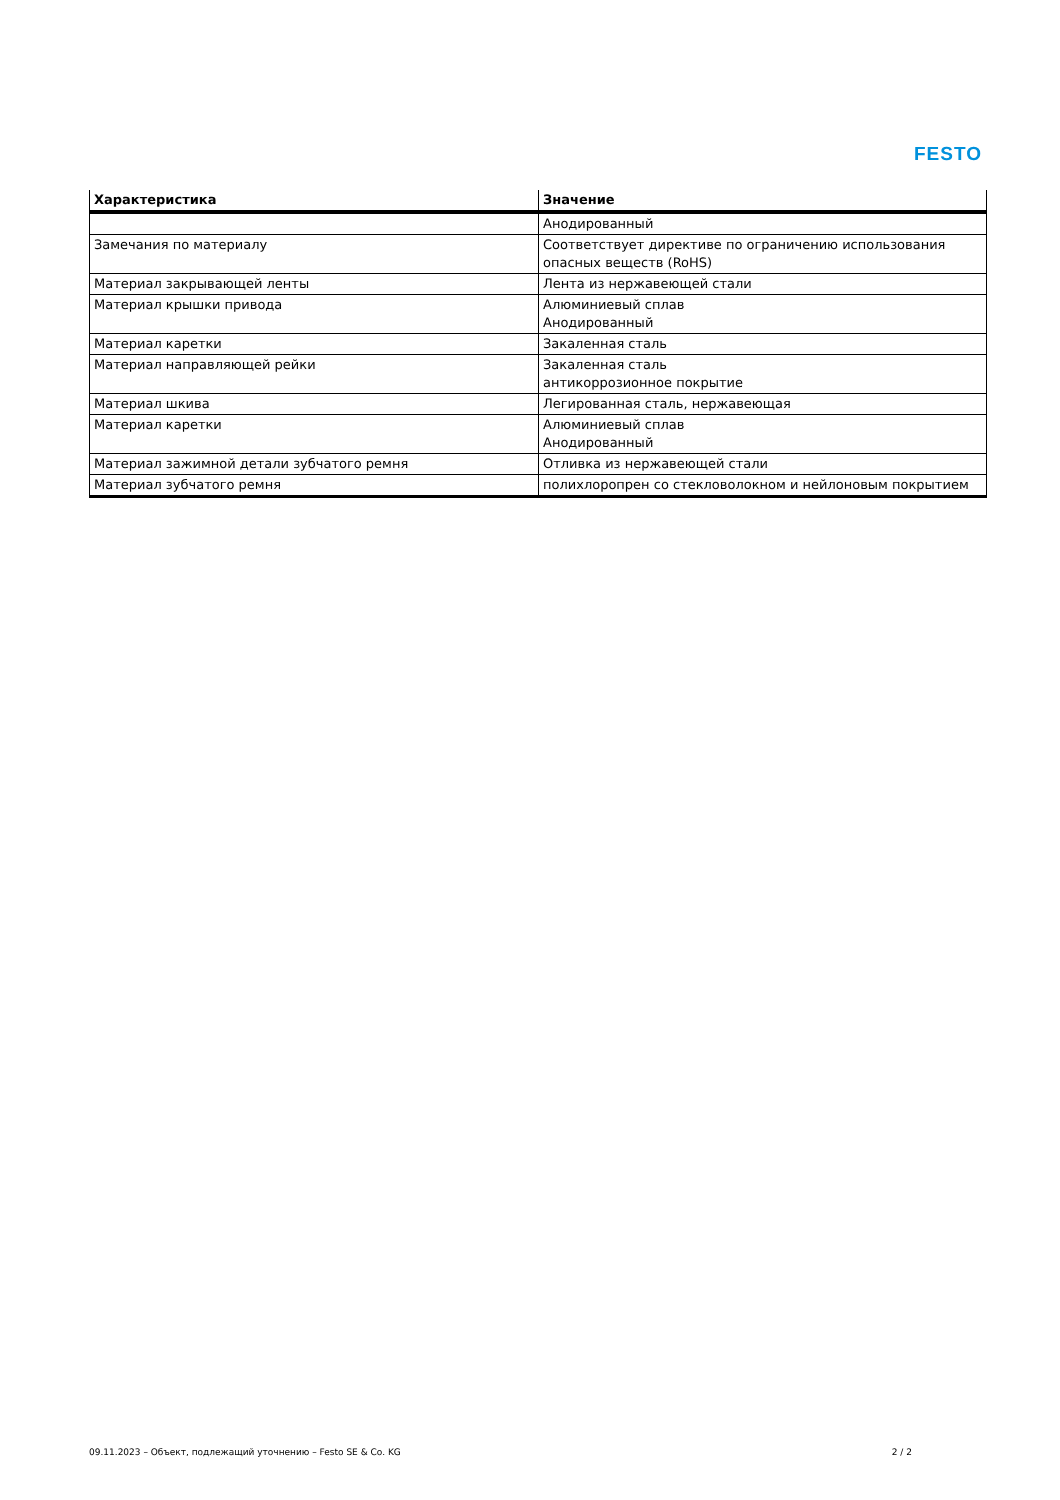FESTO
| Характеристика | Значение |
| --- | --- |
| | Анодированный |
| Замечания по материалу | Соответствует директиве по ограничению использования опасных веществ (RoHS) |
| Материал закрывающей ленты | Лента из нержавеющей стали |
| Материал крышки привода | Алюминиевый сплав Анодированный |
| Материал каретки | Закаленная сталь |
| Материал направляющей рейки | Закаленная сталь антикоррозионное покрытие |
| Материал шкива | Легированная сталь, нержавеющая |
| Материал каретки | Алюминиевый сплав Анодированный |
| Материал зажимной детали зубчатого ремня | Отливка из нержавеющей стали |
| Материал зубчатого ремня | полихлоропрен со стекловолокном и нейлоновым покрытием |
09.11.2023 – Объект, подлежащий уточнению – Festo SE & Co. KG 2 / 2